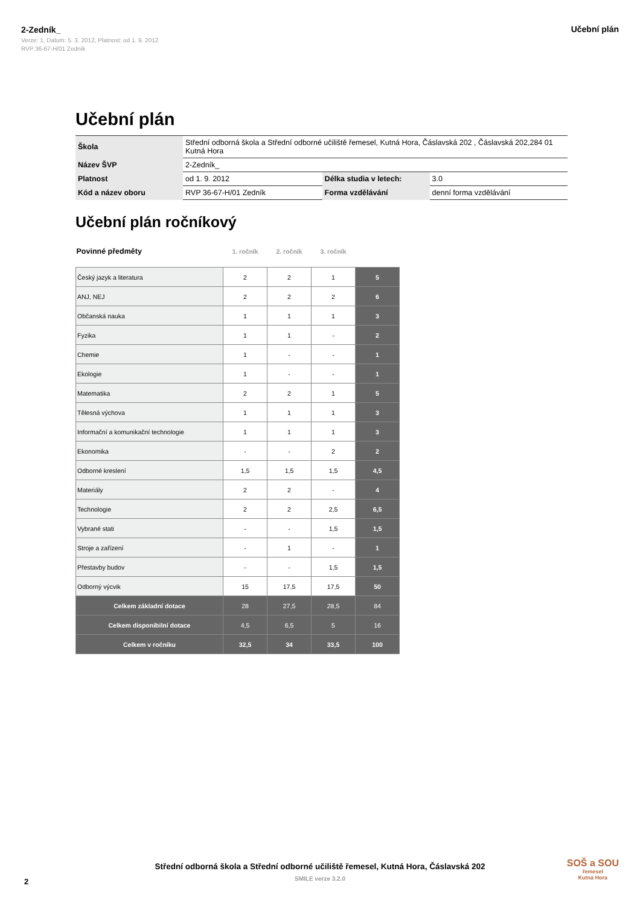2-Zedník_
Verze: 1, Datum: 5. 3. 2012, Platnost: od 1. 9. 2012
RVP 36-67-H/01 Zedník
Učební plán
Učební plán
| Škola | Střední odborná škola a Střední odborné učiliště řemesel, Kutná Hora, Čáslavská 202 , Čáslavská 202,284 01 Kutná Hora | | |
| Název ŠVP | 2-Zedník_ | | |
| Platnost | od 1. 9. 2012 | Délka studia v letech: | 3.0 |
| Kód a název oboru | RVP 36-67-H/01 Zedník | Forma vzdělávání | denní forma vzdělávání |
Učební plán ročníkový
| Povinné předměty | 1. ročník | 2. ročník | 3. ročník | |
| Český jazyk a literatura | 2 | 2 | 1 | 5 |
| ANJ, NEJ | 2 | 2 | 2 | 6 |
| Občanská nauka | 1 | 1 | 1 | 3 |
| Fyzika | 1 | 1 | - | 2 |
| Chemie | 1 | - | - | 1 |
| Ekologie | 1 | - | - | 1 |
| Matematika | 2 | 2 | 1 | 5 |
| Tělesná výchova | 1 | 1 | 1 | 3 |
| Informační a komunikační technologie | 1 | 1 | 1 | 3 |
| Ekonomika | - | - | 2 | 2 |
| Odborné kreslení | 1,5 | 1,5 | 1,5 | 4,5 |
| Materiály | 2 | 2 | - | 4 |
| Technologie | 2 | 2 | 2,5 | 6,5 |
| Vybrané stati | - | - | 1,5 | 1,5 |
| Stroje a zařízení | - | 1 | - | 1 |
| Přestavby budov | - | - | 1,5 | 1,5 |
| Odborný výcvik | 15 | 17,5 | 17,5 | 50 |
| Celkem základní dotace | 28 | 27,5 | 28,5 | 84 |
| Celkem disponibilní dotace | 4,5 | 6,5 | 5 | 16 |
| Celkem v ročníku | 32,5 | 34 | 33,5 | 100 |
Střední odborná škola a Střední odborné učiliště řemesel, Kutná Hora, Čáslavská 202
SMILE verze 3.2.0
2
SOŠ a SOU
řemesel
Kutná Hora